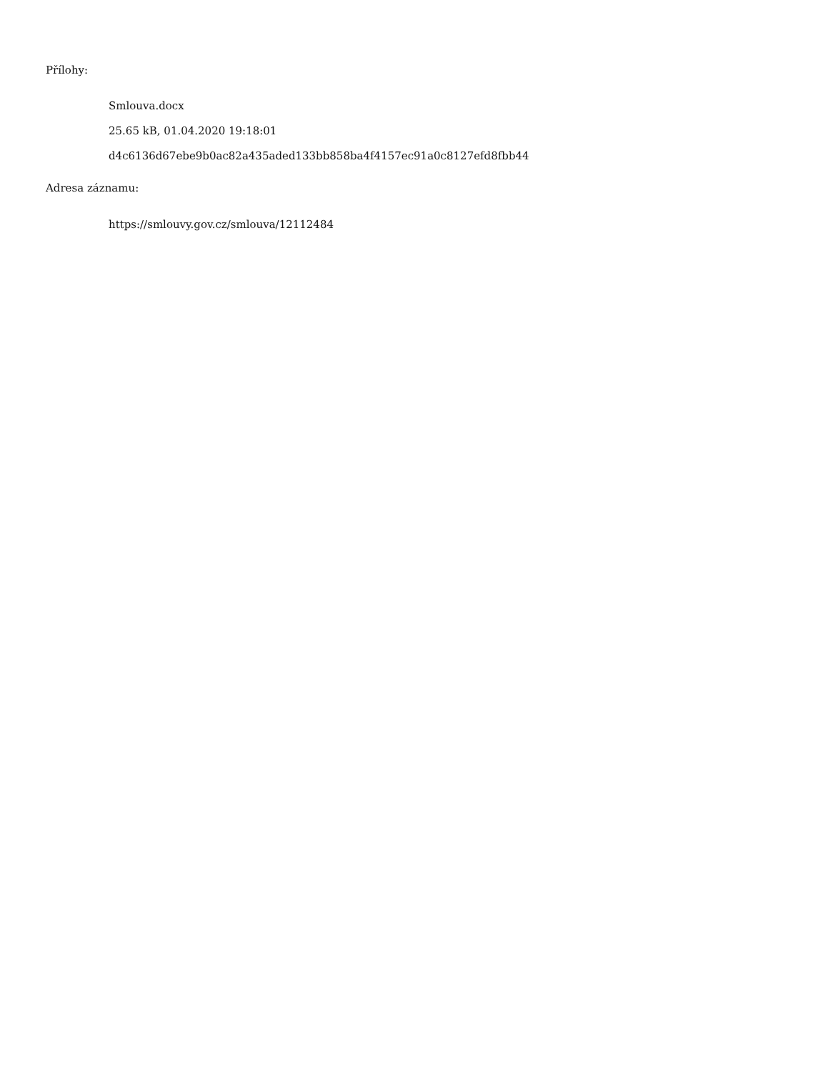Přílohy:
Smlouva.docx
25.65 kB, 01.04.2020 19:18:01
d4c6136d67ebe9b0ac82a435aded133bb858ba4f4157ec91a0c8127efd8fbb44
Adresa záznamu:
https://smlouvy.gov.cz/smlouva/12112484